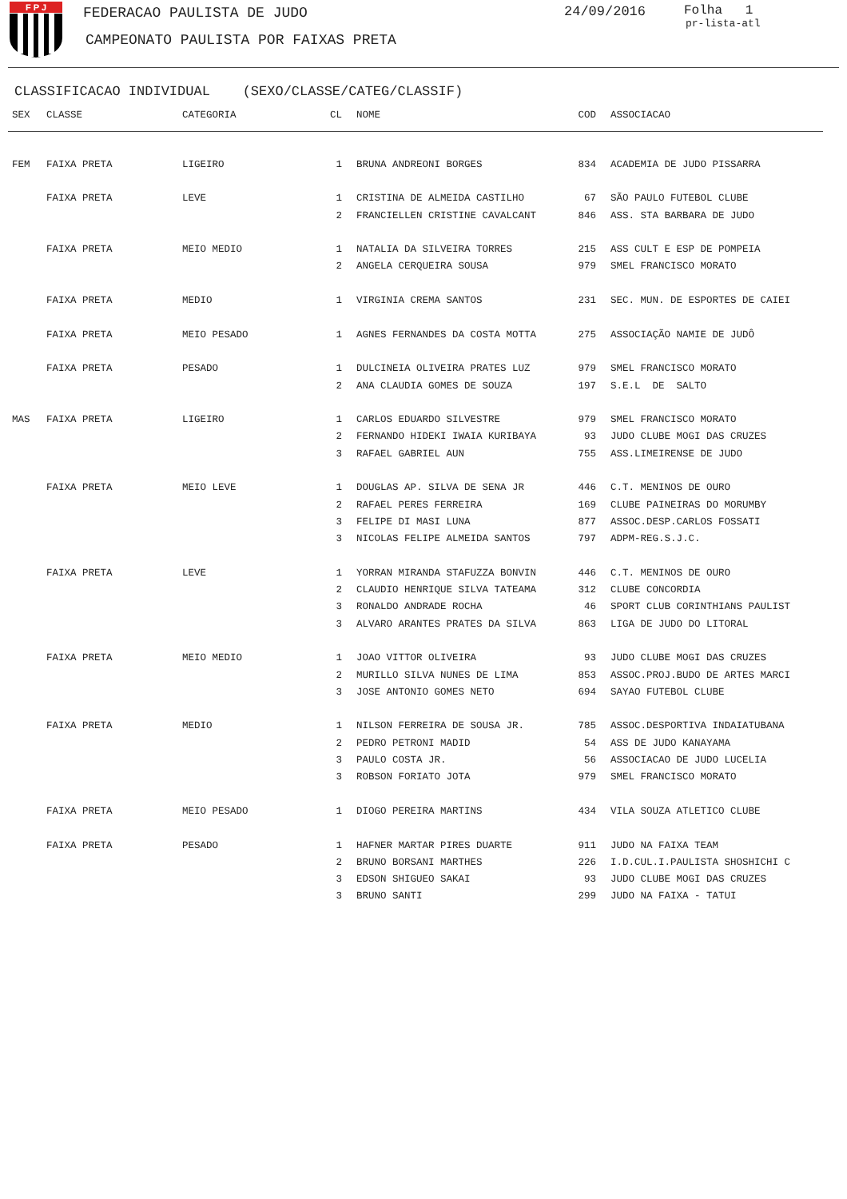F P J
FEDERACAO PAULISTA DE JUDO
CAMPEONATO PAULISTA POR FAIXAS PRETA
24/09/2016 Folha 1
pr-lista-atl
CLASSIFICACAO INDIVIDUAL (SEXO/CLASSE/CATEG/CLASSIF)
| SEX | CLASSE | CATEGORIA | CL | NOME | COD | ASSOCIACAO |
| --- | --- | --- | --- | --- | --- | --- |
| FEM | FAIXA PRETA | LIGEIRO | 1 | BRUNA ANDREONI BORGES | 834 | ACADEMIA DE JUDO PISSARRA |
| | FAIXA PRETA | LEVE | 1 | CRISTINA DE ALMEIDA CASTILHO | 67 | SÃO PAULO FUTEBOL CLUBE |
| | | | 2 | FRANCIELLEN CRISTINE CAVALCANT | 846 | ASS. STA BARBARA DE JUDO |
| | FAIXA PRETA | MEIO MEDIO | 1 | NATALIA DA SILVEIRA TORRES | 215 | ASS CULT E ESP DE POMPEIA |
| | | | 2 | ANGELA CERQUEIRA SOUSA | 979 | SMEL FRANCISCO MORATO |
| | FAIXA PRETA | MEDIO | 1 | VIRGINIA CREMA SANTOS | 231 | SEC. MUN. DE ESPORTES DE CAIEI |
| | FAIXA PRETA | MEIO PESADO | 1 | AGNES FERNANDES DA COSTA MOTTA | 275 | ASSOCIAÇÃO NAMIE DE JUDÔ |
| | FAIXA PRETA | PESADO | 1 | DULCINEIA OLIVEIRA PRATES LUZ | 979 | SMEL FRANCISCO MORATO |
| | | | 2 | ANA CLAUDIA GOMES DE SOUZA | 197 | S.E.L DE SALTO |
| MAS | FAIXA PRETA | LIGEIRO | 1 | CARLOS EDUARDO SILVESTRE | 979 | SMEL FRANCISCO MORATO |
| | | | 2 | FERNANDO HIDEKI IWAIA KURIBAYA | 93 | JUDO CLUBE MOGI DAS CRUZES |
| | | | 3 | RAFAEL GABRIEL AUN | 755 | ASS.LIMEIRENSE DE JUDO |
| | FAIXA PRETA | MEIO LEVE | 1 | DOUGLAS AP. SILVA DE SENA JR | 446 | C.T. MENINOS DE OURO |
| | | | 2 | RAFAEL PERES FERREIRA | 169 | CLUBE PAINEIRAS DO MORUMBY |
| | | | 3 | FELIPE DI MASI LUNA | 877 | ASSOC.DESP.CARLOS FOSSATI |
| | | | 3 | NICOLAS FELIPE ALMEIDA SANTOS | 797 | ADPM-REG.S.J.C. |
| | FAIXA PRETA | LEVE | 1 | YORRAN MIRANDA STAFUZZA BONVIN | 446 | C.T. MENINOS DE OURO |
| | | | 2 | CLAUDIO HENRIQUE SILVA TATEAMA | 312 | CLUBE CONCORDIA |
| | | | 3 | RONALDO ANDRADE ROCHA | 46 | SPORT CLUB CORINTHIANS PAULIST |
| | | | 3 | ALVARO ARANTES PRATES DA SILVA | 863 | LIGA DE JUDO DO LITORAL |
| | FAIXA PRETA | MEIO MEDIO | 1 | JOAO VITTOR OLIVEIRA | 93 | JUDO CLUBE MOGI DAS CRUZES |
| | | | 2 | MURILLO SILVA NUNES DE LIMA | 853 | ASSOC.PROJ.BUDO DE ARTES MARCI |
| | | | 3 | JOSE ANTONIO GOMES NETO | 694 | SAYAO FUTEBOL CLUBE |
| | FAIXA PRETA | MEDIO | 1 | NILSON FERREIRA DE SOUSA JR. | 785 | ASSOC.DESPORTIVA INDAIATUBANA |
| | | | 2 | PEDRO PETRONI MADID | 54 | ASS DE JUDO KANAYAMA |
| | | | 3 | PAULO COSTA JR. | 56 | ASSOCIACAO DE JUDO LUCELIA |
| | | | 3 | ROBSON FORIATO JOTA | 979 | SMEL FRANCISCO MORATO |
| | FAIXA PRETA | MEIO PESADO | 1 | DIOGO PEREIRA MARTINS | 434 | VILA SOUZA ATLETICO CLUBE |
| | FAIXA PRETA | PESADO | 1 | HAFNER MARTAR PIRES DUARTE | 911 | JUDO NA FAIXA TEAM |
| | | | 2 | BRUNO BORSANI MARTHES | 226 | I.D.CUL.I.PAULISTA SHOSHICHI C |
| | | | 3 | EDSON SHIGUEO SAKAI | 93 | JUDO CLUBE MOGI DAS CRUZES |
| | | | 3 | BRUNO SANTI | 299 | JUDO NA FAIXA - TATUI |